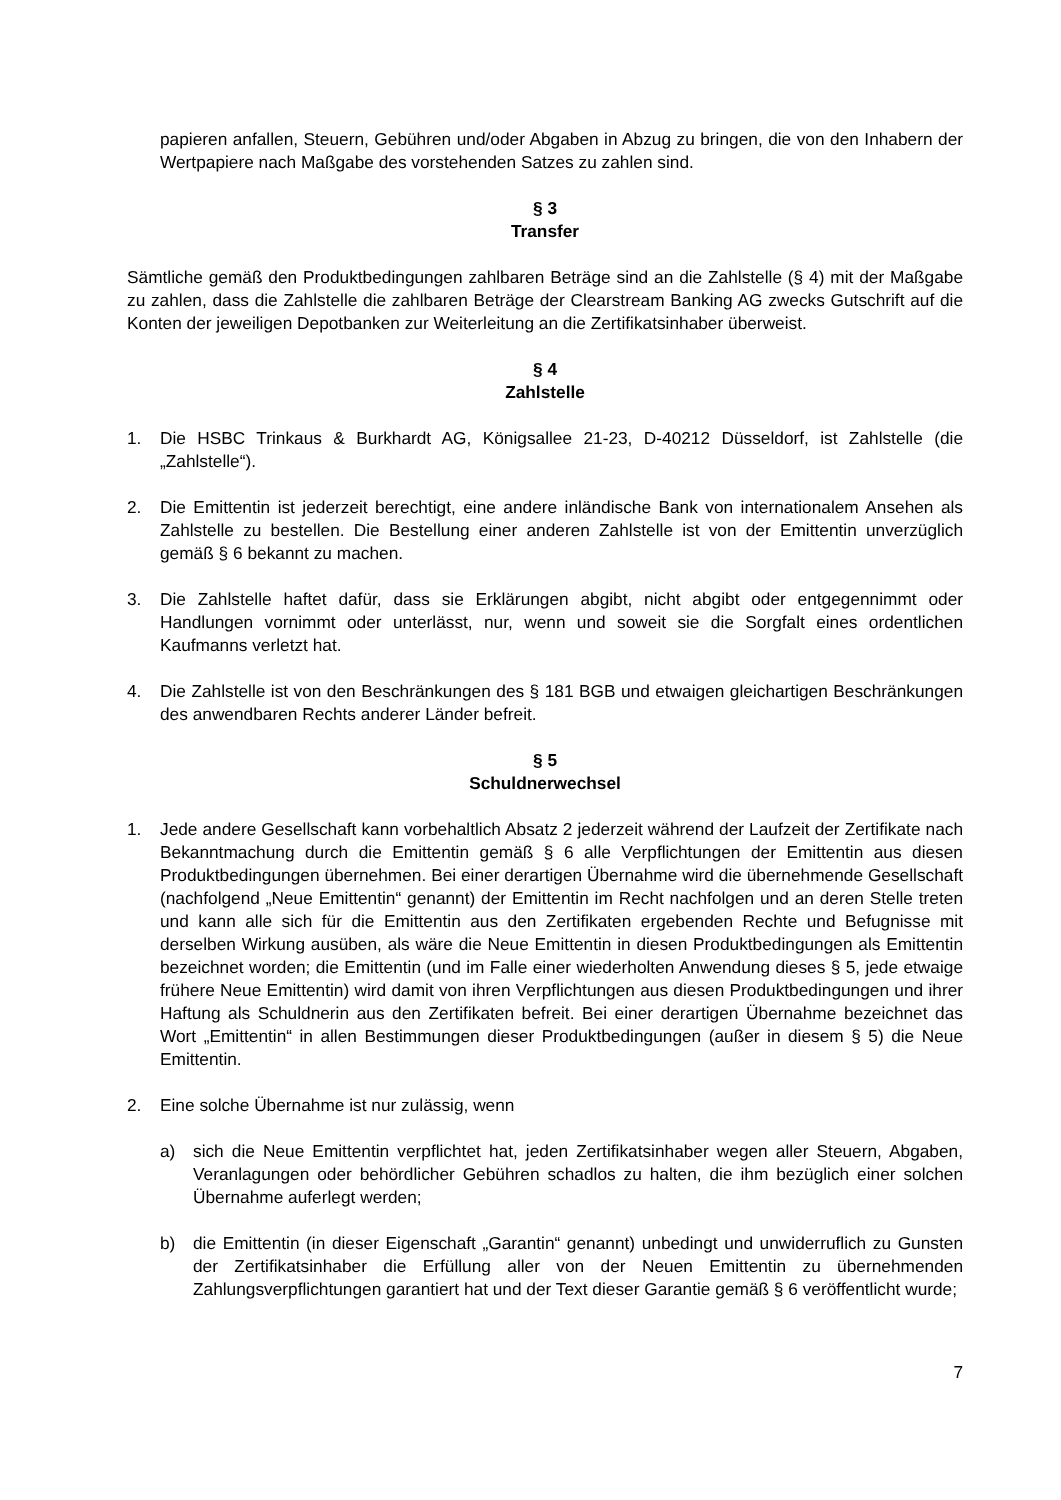papieren anfallen, Steuern, Gebühren und/oder Abgaben in Abzug zu bringen, die von den Inhabern der Wertpapiere nach Maßgabe des vorstehenden Satzes zu zahlen sind.
§ 3
Transfer
Sämtliche gemäß den Produktbedingungen zahlbaren Beträge sind an die Zahlstelle (§ 4) mit der Maßgabe zu zahlen, dass die Zahlstelle die zahlbaren Beträge der Clearstream Banking AG zwecks Gutschrift auf die Konten der jeweiligen Depotbanken zur Weiterleitung an die Zertifikatsinhaber überweist.
§ 4
Zahlstelle
1. Die HSBC Trinkaus & Burkhardt AG, Königsallee 21-23, D-40212 Düsseldorf, ist Zahlstelle (die „Zahlstelle“).
2. Die Emittentin ist jederzeit berechtigt, eine andere inländische Bank von internationalem Ansehen als Zahlstelle zu bestellen. Die Bestellung einer anderen Zahlstelle ist von der Emittentin unverzüglich gemäß § 6 bekannt zu machen.
3. Die Zahlstelle haftet dafür, dass sie Erklärungen abgibt, nicht abgibt oder entgegennimmt oder Handlungen vornimmt oder unterlässt, nur, wenn und soweit sie die Sorgfalt eines ordentlichen Kaufmanns verletzt hat.
4. Die Zahlstelle ist von den Beschränkungen des § 181 BGB und etwaigen gleichartigen Beschränkungen des anwendbaren Rechts anderer Länder befreit.
§ 5
Schuldnerwechsel
1. Jede andere Gesellschaft kann vorbehaltlich Absatz 2 jederzeit während der Laufzeit der Zertifikate nach Bekanntmachung durch die Emittentin gemäß § 6 alle Verpflichtungen der Emittentin aus diesen Produktbedingungen übernehmen. Bei einer derartigen Übernahme wird die übernehmende Gesellschaft (nachfolgend „Neue Emittentin“ genannt) der Emittentin im Recht nachfolgen und an deren Stelle treten und kann alle sich für die Emittentin aus den Zertifikaten ergebenden Rechte und Befugnisse mit derselben Wirkung ausüben, als wäre die Neue Emittentin in diesen Produktbedingungen als Emittentin bezeichnet worden; die Emittentin (und im Falle einer wiederholten Anwendung dieses § 5, jede etwaige frühere Neue Emittentin) wird damit von ihren Verpflichtungen aus diesen Produktbedingungen und ihrer Haftung als Schuldnerin aus den Zertifikaten befreit. Bei einer derartigen Übernahme bezeichnet das Wort „Emittentin“ in allen Bestimmungen dieser Produktbedingungen (außer in diesem § 5) die Neue Emittentin.
2. Eine solche Übernahme ist nur zulässig, wenn
a) sich die Neue Emittentin verpflichtet hat, jeden Zertifikatsinhaber wegen aller Steuern, Abgaben, Veranlagungen oder behördlicher Gebühren schadlos zu halten, die ihm bezüglich einer solchen Übernahme auferlegt werden;
b) die Emittentin (in dieser Eigenschaft „Garantin“ genannt) unbedingt und unwiderruflich zu Gunsten der Zertifikatsinhaber die Erfüllung aller von der Neuen Emittentin zu übernehmenden Zahlungsverpflichtungen garantiert hat und der Text dieser Garantie gemäß § 6 veröffentlicht wurde;
7